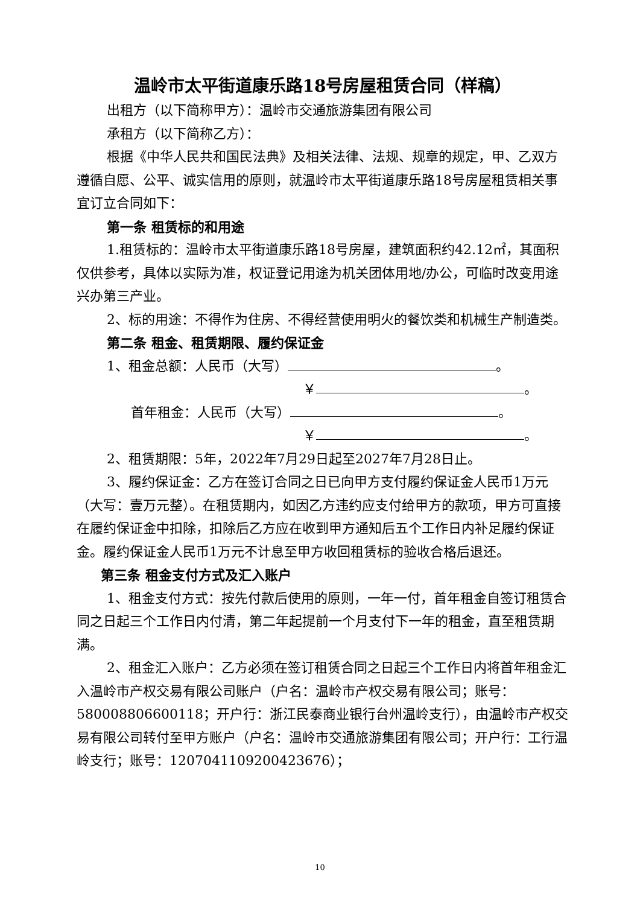温岭市太平街道康乐路18号房屋租赁合同（样稿）
出租方（以下简称甲方）：温岭市交通旅游集团有限公司
承租方（以下简称乙方）：
根据《中华人民共和国民法典》及相关法律、法规、规章的规定，甲、乙双方遵循自愿、公平、诚实信用的原则，就温岭市太平街道康乐路18号房屋租赁相关事宜订立合同如下：
第一条 租赁标的和用途
1.租赁标的：温岭市太平街道康乐路18号房屋，建筑面积约42.12㎡，其面积仅供参考，具体以实际为准，权证登记用途为机关团体用地/办公，可临时改变用途兴办第三产业。
2、标的用途：不得作为住房、不得经营使用明火的餐饮类和机械生产制造类。
第二条 租金、租赁期限、履约保证金
1、租金总额：人民币（大写） 。
￥ 。
首年租金：人民币（大写） 。
￥ 。
2、租赁期限：5年，2022年7月29日起至2027年7月28日止。
3、履约保证金：乙方在签订合同之日已向甲方支付履约保证金人民币1万元（大写：壹万元整）。在租赁期内，如因乙方违约应支付给甲方的款项，甲方可直接在履约保证金中扣除，扣除后乙方应在收到甲方通知后五个工作日内补足履约保证金。履约保证金人民币1万元不计息至甲方收回租赁标的验收合格后退还。
第三条 租金支付方式及汇入账户
1、租金支付方式：按先付款后使用的原则，一年一付，首年租金自签订租赁合同之日起三个工作日内付清，第二年起提前一个月支付下一年的租金，直至租赁期满。
2、租金汇入账户：乙方必须在签订租赁合同之日起三个工作日内将首年租金汇入温岭市产权交易有限公司账户（户名：温岭市产权交易有限公司；账号：580008806600118；开户行：浙江民泰商业银行台州温岭支行），由温岭市产权交易有限公司转付至甲方账户（户名：温岭市交通旅游集团有限公司；开户行：工行温岭支行；账号：1207041109200423676）；
10